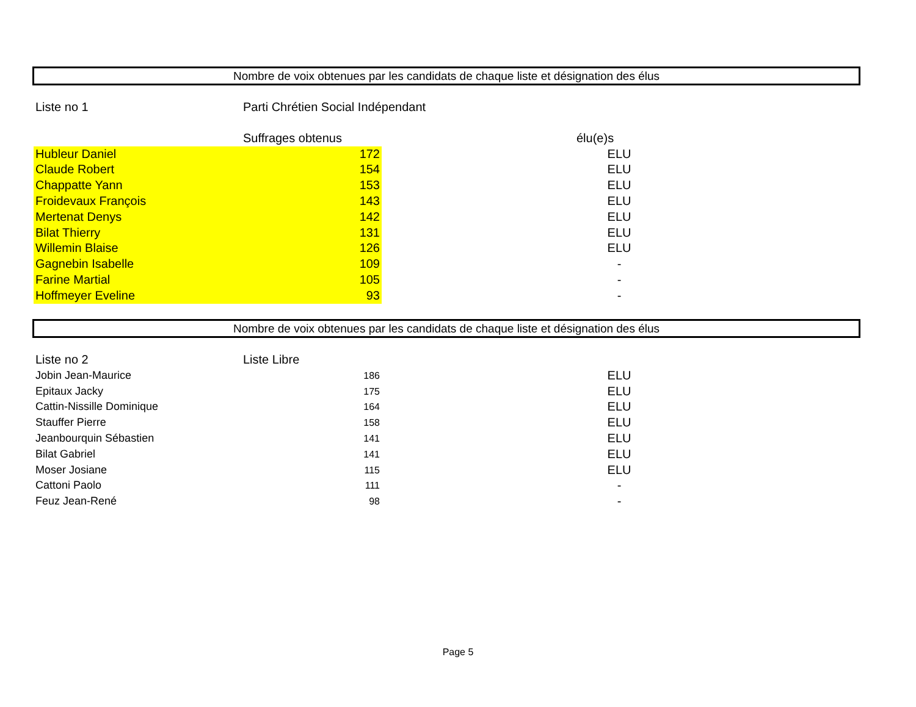Nombre de voix obtenues par les candidats de chaque liste et désignation des élus
| Liste no 1 | Parti Chrétien Social Indépendant | | |
| | Suffrages obtenus | | élu(e)s |
| Hubleur Daniel | 172 | | ELU |
| Claude Robert | 154 | | ELU |
| Chappatte Yann | 153 | | ELU |
| Froidevaux François | 143 | | ELU |
| Mertenat Denys | 142 | | ELU |
| Bilat Thierry | 131 | | ELU |
| Willemin Blaise | 126 | | ELU |
| Gagnebin Isabelle | 109 | | - |
| Farine Martial | 105 | | - |
| Hoffmeyer Eveline | 93 | | - |
Nombre de voix obtenues par les candidats de chaque liste et désignation des élus
| Liste no 2 | Liste Libre | | |
| Jobin Jean-Maurice | 186 | | ELU |
| Epitaux Jacky | 175 | | ELU |
| Cattin-Nissille Dominique | 164 | | ELU |
| Stauffer Pierre | 158 | | ELU |
| Jeanbourquin Sébastien | 141 | | ELU |
| Bilat Gabriel | 141 | | ELU |
| Moser Josiane | 115 | | ELU |
| Cattoni Paolo | 111 | | - |
| Feuz Jean-René | 98 | | - |
Page 5